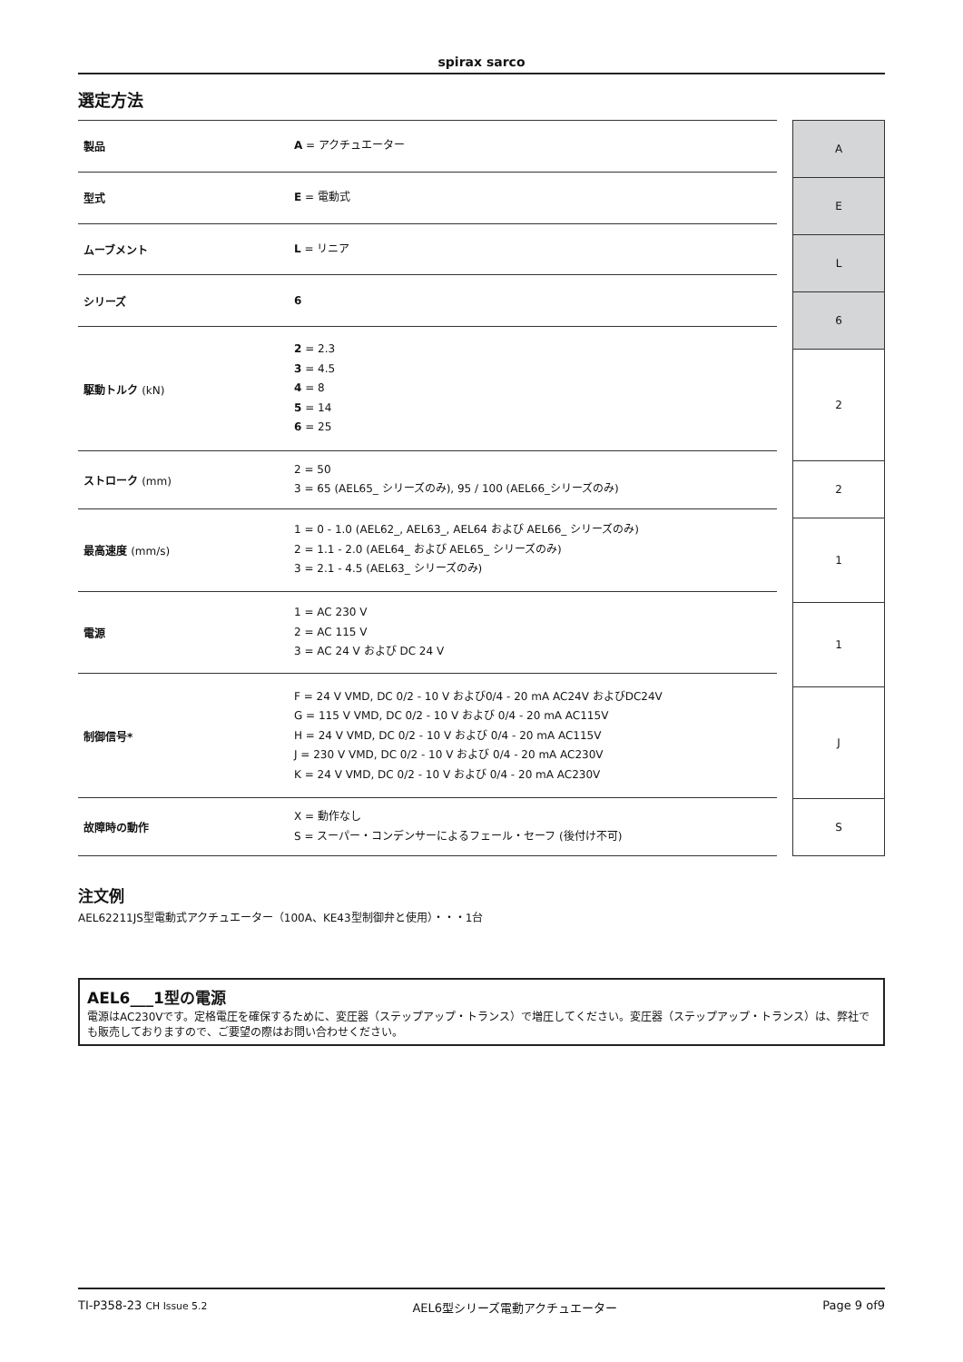spirax sarco
選定方法
| 製品 | A = アクチュエーター |
| 型式 | E = 電動式 |
| ムーブメント | L = リニア |
| シリーズ | 6 |
| 駆動トルク (kN) | 2 = 2.3 3 = 4.5 4 = 8 5 = 14 6 = 25 |
| ストローク (mm) | 2 = 50 3 = 65 (AEL65_ シリーズのみ), 95 / 100 (AEL66_シリーズのみ) |
| 最高速度 (mm/s) | 1 = 0 - 1.0 (AEL62_, AEL63_, AEL64 および AEL66_ シリーズのみ) 2 = 1.1 - 2.0 (AEL64_ および AEL65_ シリーズのみ) 3 = 2.1 - 4.5 (AEL63_ シリーズのみ) |
| 電源 | 1 = AC 230 V 2 = AC 115 V 3 = AC 24 V および DC 24 V |
| 制御信号* | F = 24 V VMD, DC 0/2 - 10 V および0/4 - 20 mA AC24V およびDC24V G = 115 V VMD, DC 0/2 - 10 V および 0/4 - 20 mA AC115V H = 24 V VMD, DC 0/2 - 10 V および 0/4 - 20 mA AC115V J = 230 V VMD, DC 0/2 - 10 V および 0/4 - 20 mA AC230V K = 24 V VMD, DC 0/2 - 10 V および 0/4 - 20 mA AC230V |
| 故障時の動作 | X = 動作なし S = スーパー・コンデンサーによるフェール・セーフ (後付け不可) |
| A |
| E |
| L |
| 6 |
| 2 |
| 2 |
| 1 |
| 1 |
| J |
| S |
注文例
AEL62211JS型電動式アクチュエーター（100A、KE43型制御弁と使用）・・・1台
AEL6___1型の電源
電源はAC230Vです。定格電圧を確保するために、変圧器（ステップアップ・トランス）で増圧してください。変圧器（ステップアップ・トランス）は、弊社でも販売しておりますので、ご要望の際はお問い合わせください。
TI-P358-23 CH Issue 5.2 AEL6型シリーズ電動アクチュエーター Page 9 of9